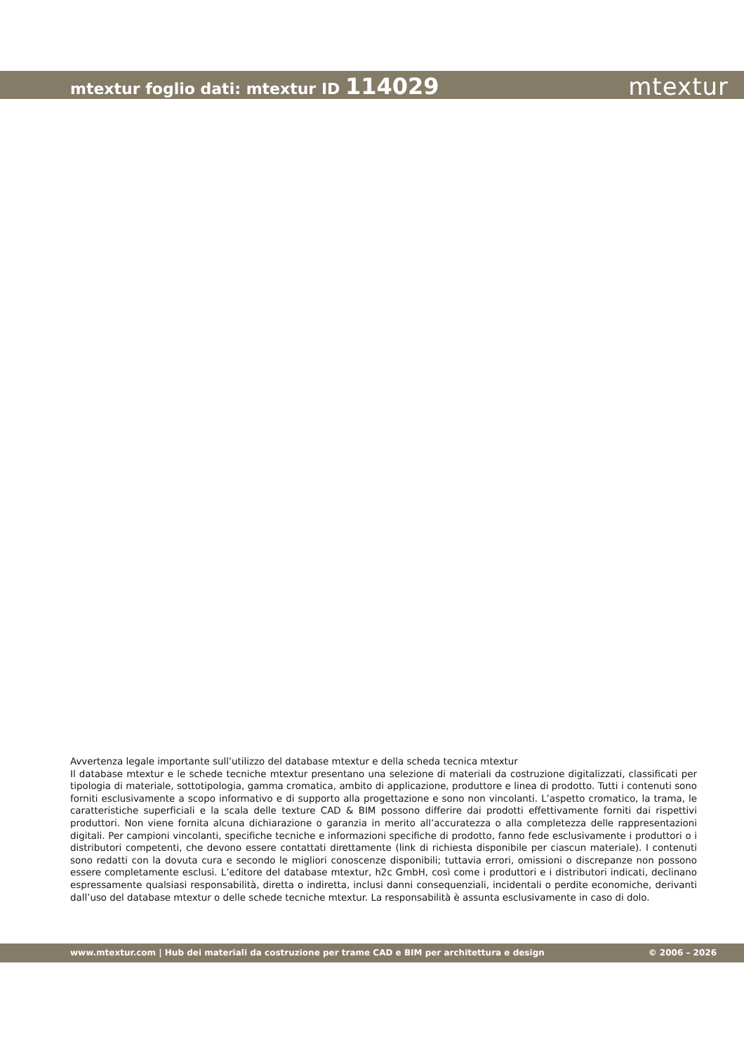mtextur foglio dati: mtextur ID 114029
mtextur
Avvertenza legale importante sull’utilizzo del database mtextur e della scheda tecnica mtextur
Il database mtextur e le schede tecniche mtextur presentano una selezione di materiali da costruzione digitalizzati, classificati per tipologia di materiale, sottotipologia, gamma cromatica, ambito di applicazione, produttore e linea di prodotto. Tutti i contenuti sono forniti esclusivamente a scopo informativo e di supporto alla progettazione e sono non vincolanti. L’aspetto cromatico, la trama, le caratteristiche superficiali e la scala delle texture CAD & BIM possono differire dai prodotti effettivamente forniti dai rispettivi produttori. Non viene fornita alcuna dichiarazione o garanzia in merito all’accuratezza o alla completezza delle rappresentazioni digitali. Per campioni vincolanti, specifiche tecniche e informazioni specifiche di prodotto, fanno fede esclusivamente i produttori o i distributori competenti, che devono essere contattati direttamente (link di richiesta disponibile per ciascun materiale). I contenuti sono redatti con la dovuta cura e secondo le migliori conoscenze disponibili; tuttavia errori, omissioni o discrepanze non possono essere completamente esclusi. L’editore del database mtextur, h2c GmbH, così come i produttori e i distributori indicati, declinano espressamente qualsiasi responsabilità, diretta o indiretta, inclusi danni consequenziali, incidentali o perdite economiche, derivanti dall’uso del database mtextur o delle schede tecniche mtextur. La responsabilità è assunta esclusivamente in caso di dolo.
www.mtextur.com | Hub dei materiali da costruzione per trame CAD e BIM per architettura e design © 2006 – 2026